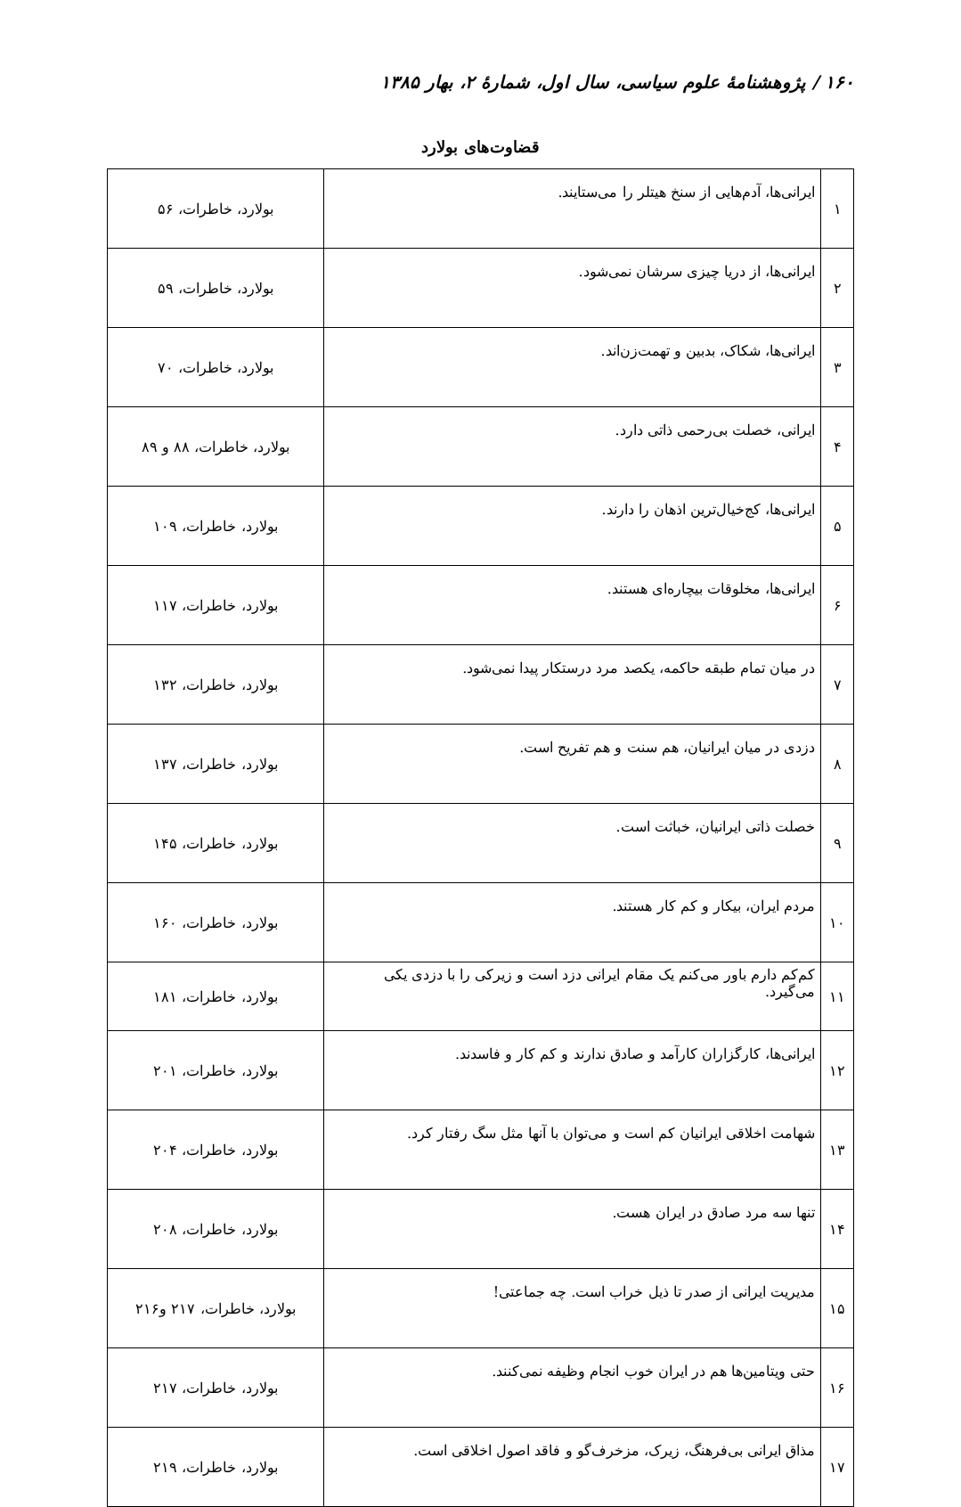۱۶۰ / پژوهشنامهٔ علوم سیاسی، سال اول، شمارهٔ ۲، بهار ۱۳۸۵
قضاوت‌های بولارد
| ۱ | ایرانی‌ها، آدم‌هایی از سنخ هیتلر را می‌ستایند. | بولارد، خاطرات، ۵۶ |
| ۲ | ایرانی‌ها، از دریا چیزی سرشان نمی‌شود. | بولارد، خاطرات، ۵۹ |
| ۳ | ایرانی‌ها، شکاک، بدبین و تهمت‌زن‌اند. | بولارد، خاطرات، ۷۰ |
| ۴ | ایرانی، خصلت بی‌رحمی ذاتی دارد. | بولارد، خاطرات، ۸۸ و ۸۹ |
| ۵ | ایرانی‌ها، کج‌خیال‌ترین اذهان را دارند. | بولارد، خاطرات، ۱۰۹ |
| ۶ | ایرانی‌ها، مخلوقات بیچاره‌ای هستند. | بولارد، خاطرات، ۱۱۷ |
| ۷ | در میان تمام طبقه حاکمه، یکصد مرد درستکار پیدا نمی‌شود. | بولارد، خاطرات، ۱۳۲ |
| ۸ | دزدی در میان ایرانیان، هم سنت و هم تفریح است. | بولارد، خاطرات، ۱۳۷ |
| ۹ | خصلت ذاتی ایرانیان، خباثت است. | بولارد، خاطرات، ۱۴۵ |
| ۱۰ | مردم ایران، بیکار و کم کار هستند. | بولارد، خاطرات، ۱۶۰ |
| ۱۱ | کم‌کم دارم باور می‌کنم یک مقام ایرانی دزد است و زیرکی را با دزدی یکی می‌گیرد. | بولارد، خاطرات، ۱۸۱ |
| ۱۲ | ایرانی‌ها، کارگزاران کارآمد و صادق ندارند و کم کار و فاسدند. | بولارد، خاطرات، ۲۰۱ |
| ۱۳ | شهامت اخلاقی ایرانیان کم است و می‌توان با آنها مثل سگ رفتار کرد. | بولارد، خاطرات، ۲۰۴ |
| ۱۴ | تنها سه مرد صادق در ایران هست. | بولارد، خاطرات، ۲۰۸ |
| ۱۵ | مدیریت ایرانی از صدر تا ذیل خراب است. چه جماعتی! | بولارد، خاطرات، ۲۱۷ و۲۱۶ |
| ۱۶ | حتی ویتامین‌ها هم در ایران خوب انجام وظیفه نمی‌کنند. | بولارد، خاطرات، ۲۱۷ |
| ۱۷ | مذاق ایرانی بی‌فرهنگ، زیرک، مزخرف‌گو و فاقد اصول اخلاقی است. | بولارد، خاطرات، ۲۱۹ |